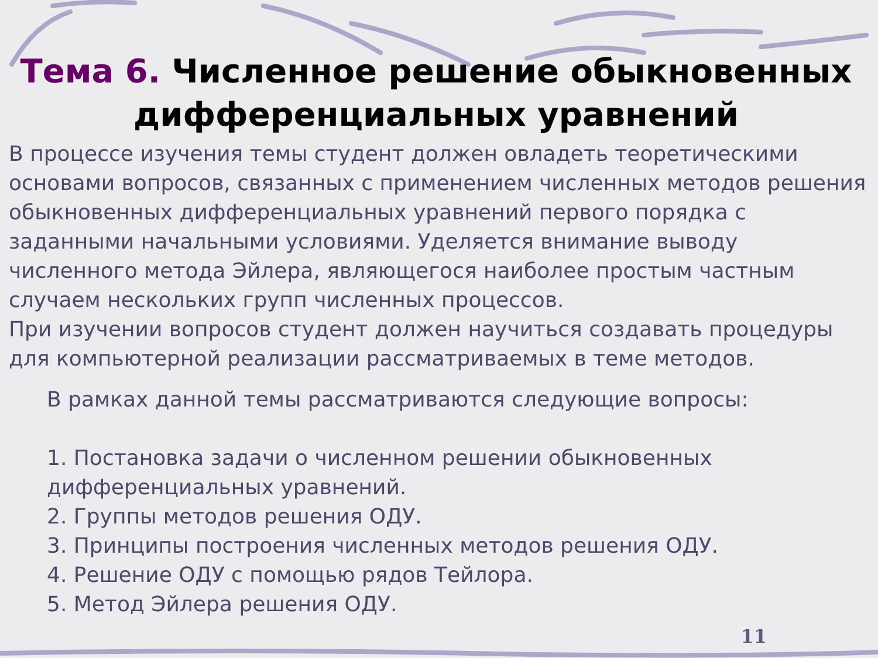Тема 6. Численное решение обыкновенных дифференциальных уравнений
В процессе изучения темы студент должен овладеть теоретическими основами вопросов, связанных с применением численных методов решения обыкновенных дифференциальных уравнений первого порядка с заданными начальными условиями. Уделяется внимание выводу численного метода Эйлера, являющегося наиболее простым частным случаем нескольких групп численных процессов.
При изучении вопросов студент должен научиться создавать процедуры для компьютерной реализации рассматриваемых в теме методов.
В рамках данной темы рассматриваются следующие вопросы:
1. Постановка задачи о численном решении обыкновенных дифференциальных уравнений.
2. Группы методов решения ОДУ.
3. Принципы построения численных методов решения ОДУ.
4. Решение ОДУ с помощью рядов Тейлора.
5. Метод Эйлера решения ОДУ.
11